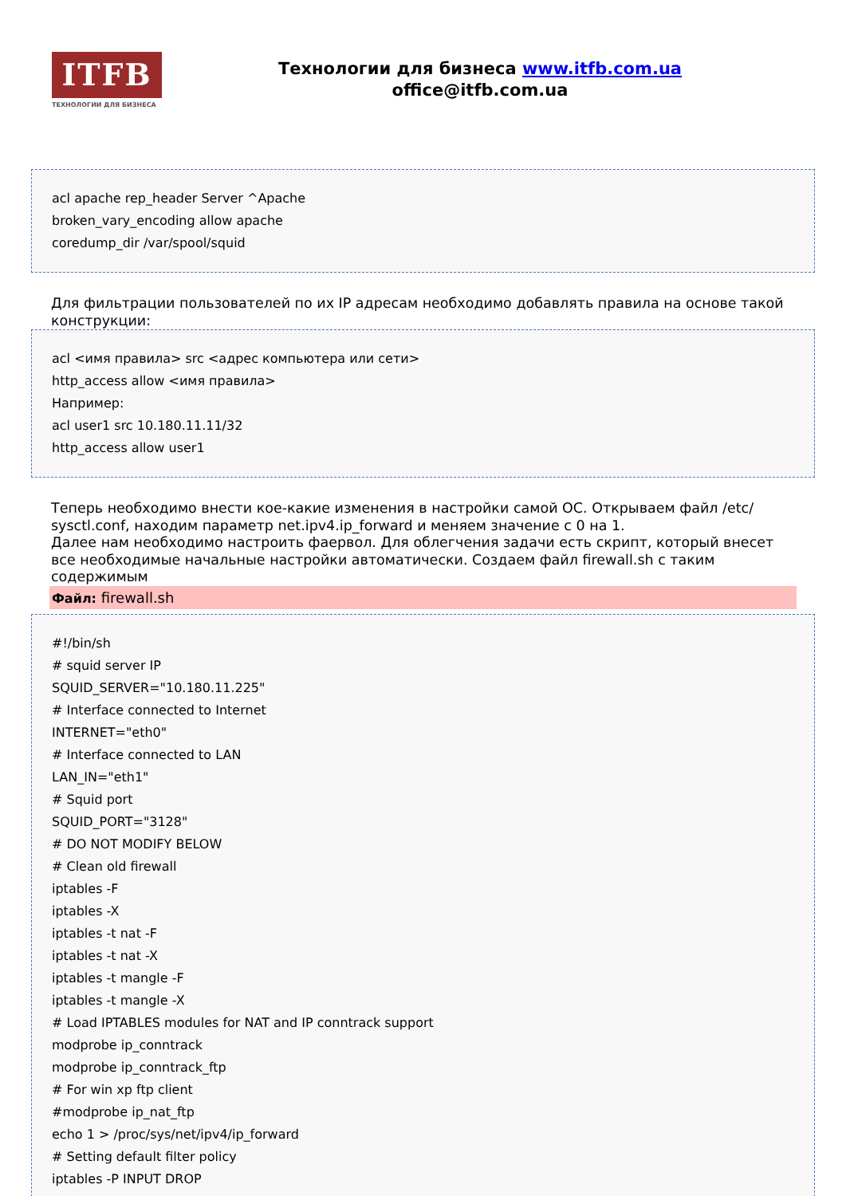ITFB
ТЕХНОЛОГИИ ДЛЯ БИЗНЕСА
Технологии для бизнеса www.itfb.com.ua
office@itfb.com.ua
acl apache rep_header Server ^Apache
broken_vary_encoding allow apache
coredump_dir /var/spool/squid
Для фильтрации пользователей по их IP адресам необходимо добавлять правила на основе такой конструкции:
acl <имя правила> src <адрес компьютера или сети>
http_access allow <имя правила>
Например:
acl user1 src 10.180.11.11/32
http_access allow user1
Теперь необходимо внести кое-какие изменения в настройки самой ОС. Открываем файл /etc/ sysctl.conf, находим параметр net.ipv4.ip_forward и меняем значение с 0 на 1.
Далее нам необходимо настроить фаервол. Для облегчения задачи есть скрипт, который внесет все необходимые начальные настройки автоматически. Создаем файл firewall.sh с таким содержимым
Файл: firewall.sh
#!/bin/sh
# squid server IP
SQUID_SERVER="10.180.11.225"
# Interface connected to Internet
INTERNET="eth0"
# Interface connected to LAN
LAN_IN="eth1"
# Squid port
SQUID_PORT="3128"
# DO NOT MODIFY BELOW
# Clean old firewall
iptables -F
iptables -X
iptables -t nat -F
iptables -t nat -X
iptables -t mangle -F
iptables -t mangle -X
# Load IPTABLES modules for NAT and IP conntrack support
modprobe ip_conntrack
modprobe ip_conntrack_ftp
# For win xp ftp client
#modprobe ip_nat_ftp
echo 1 > /proc/sys/net/ipv4/ip_forward
# Setting default filter policy
iptables -P INPUT DROP